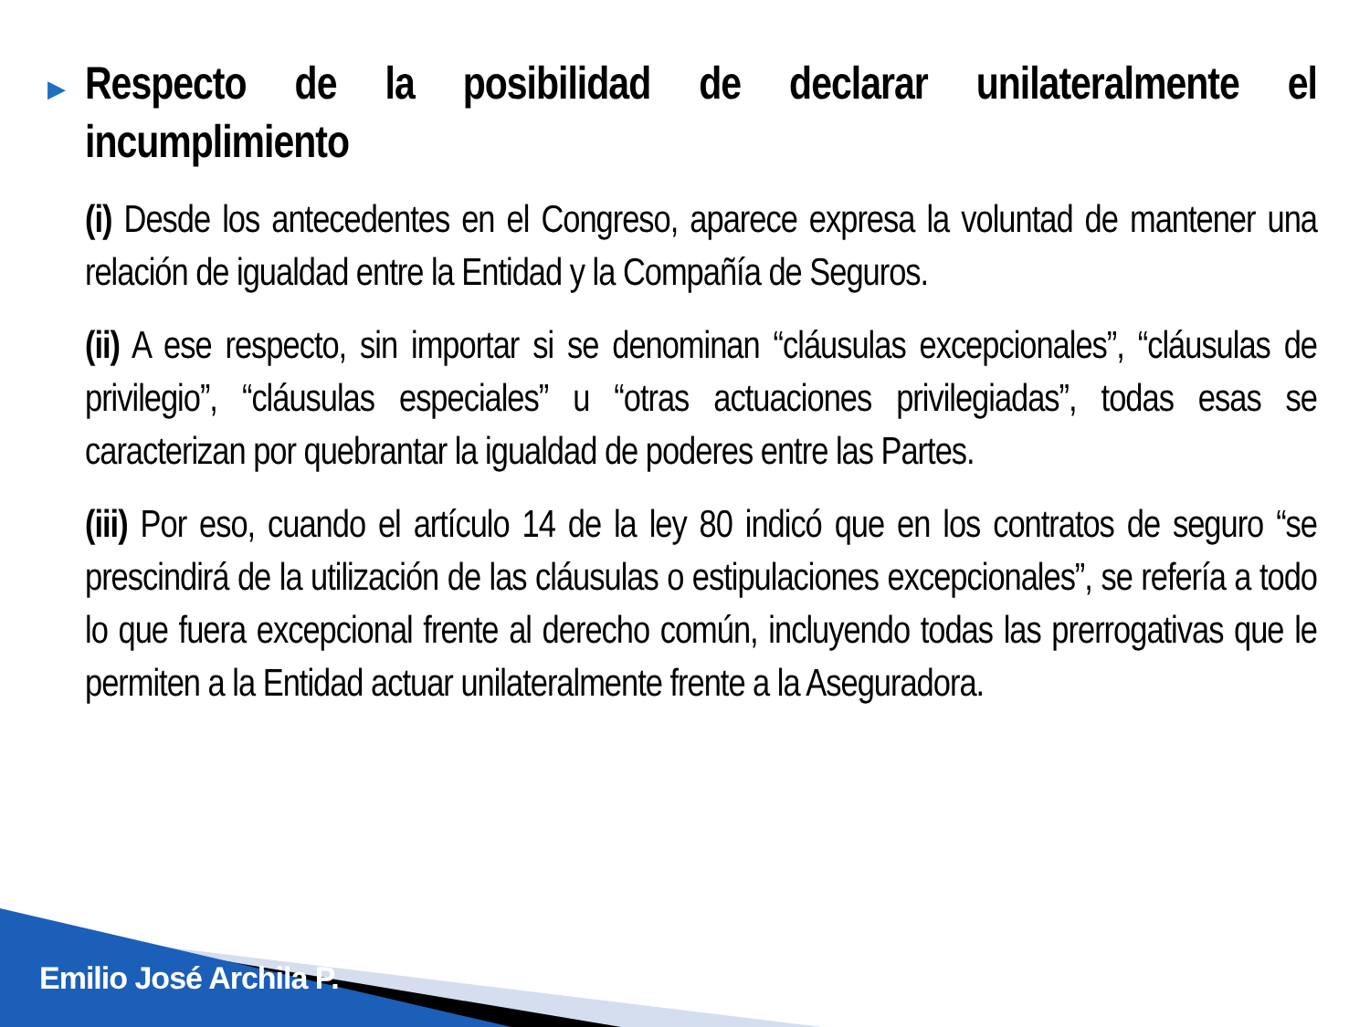▶
Respecto de la posibilidad de declarar unilateralmente el incumplimiento
(i) Desde los antecedentes en el Congreso, aparece expresa la voluntad de mantener una relación de igualdad entre la Entidad y la Compañía de Seguros.
(ii) A ese respecto, sin importar si se denominan “cláusulas excepcionales”, “cláusulas de privilegio”, “cláusulas especiales” u “otras actuaciones privilegiadas”, todas esas se caracterizan por quebrantar la igualdad de poderes entre las Partes.
(iii) Por eso, cuando el artículo 14 de la ley 80 indicó que en los contratos de seguro “se prescindirá de la utilización de las cláusulas o estipulaciones excepcionales”, se refería a todo lo que fuera excepcional frente al derecho común, incluyendo todas las prerrogativas que le permiten a la Entidad actuar unilateralmente frente a la Aseguradora.
Emilio José Archila P.